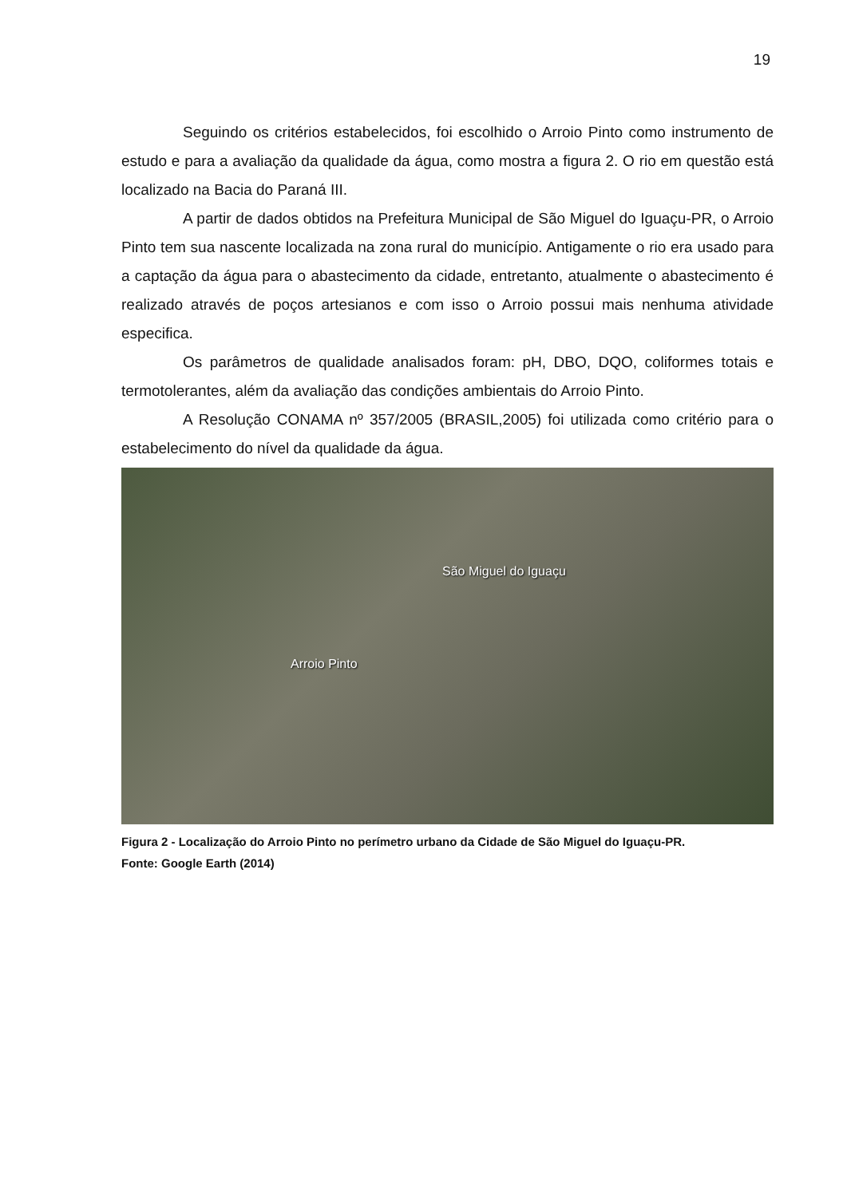19
Seguindo os critérios estabelecidos, foi escolhido o Arroio Pinto como instrumento de estudo e para a avaliação da qualidade da água, como mostra a figura 2. O rio em questão está localizado na Bacia do Paraná III.
A partir de dados obtidos na Prefeitura Municipal de São Miguel do Iguaçu-PR, o Arroio Pinto tem sua nascente localizada na zona rural do município. Antigamente o rio era usado para a captação da água para o abastecimento da cidade, entretanto, atualmente o abastecimento é realizado através de poços artesianos e com isso o Arroio possui mais nenhuma atividade especifica.
Os parâmetros de qualidade analisados foram: pH, DBO, DQO, coliformes totais e termotolerantes, além da avaliação das condições ambientais do Arroio Pinto.
A Resolução CONAMA nº 357/2005 (BRASIL,2005) foi utilizada como critério para o estabelecimento do nível da qualidade da água.
São Miguel do Iguaçu
Arroio Pinto
Figura 2 - Localização do Arroio Pinto no perímetro urbano da Cidade de São Miguel do Iguaçu-PR.
Fonte: Google Earth (2014)